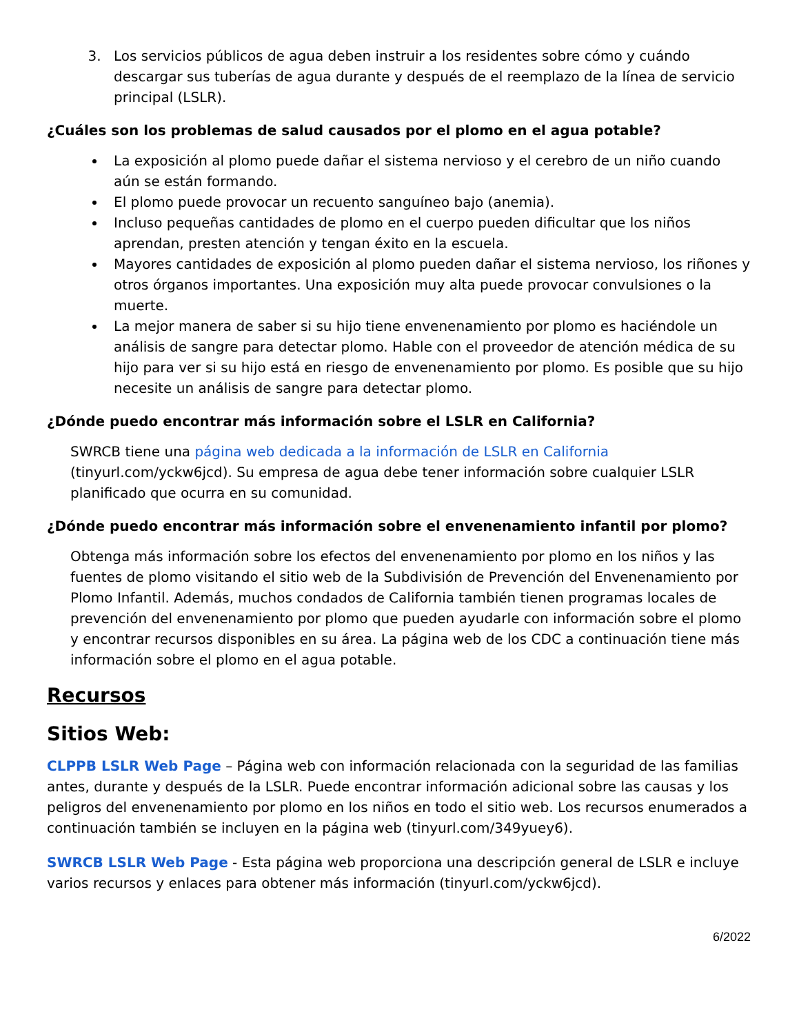3. Los servicios públicos de agua deben instruir a los residentes sobre cómo y cuándo descargar sus tuberías de agua durante y después de el reemplazo de la línea de servicio principal (LSLR).
¿Cuáles son los problemas de salud causados por el plomo en el agua potable?
La exposición al plomo puede dañar el sistema nervioso y el cerebro de un niño cuando aún se están formando.
El plomo puede provocar un recuento sanguíneo bajo (anemia).
Incluso pequeñas cantidades de plomo en el cuerpo pueden dificultar que los niños aprendan, presten atención y tengan éxito en la escuela.
Mayores cantidades de exposición al plomo pueden dañar el sistema nervioso, los riñones y otros órganos importantes. Una exposición muy alta puede provocar convulsiones o la muerte.
La mejor manera de saber si su hijo tiene envenenamiento por plomo es haciéndole un análisis de sangre para detectar plomo. Hable con el proveedor de atención médica de su hijo para ver si su hijo está en riesgo de envenenamiento por plomo. Es posible que su hijo necesite un análisis de sangre para detectar plomo.
¿Dónde puedo encontrar más información sobre el LSLR en California?
SWRCB tiene una página web dedicada a la información de LSLR en California (tinyurl.com/yckw6jcd). Su empresa de agua debe tener información sobre cualquier LSLR planificado que ocurra en su comunidad.
¿Dónde puedo encontrar más información sobre el envenenamiento infantil por plomo?
Obtenga más información sobre los efectos del envenenamiento por plomo en los niños y las fuentes de plomo visitando el sitio web de la Subdivisión de Prevención del Envenenamiento por Plomo Infantil. Además, muchos condados de California también tienen programas locales de prevención del envenenamiento por plomo que pueden ayudarle con información sobre el plomo y encontrar recursos disponibles en su área. La página web de los CDC a continuación tiene más información sobre el plomo en el agua potable.
Recursos
Sitios Web:
CLPPB LSLR Web Page – Página web con información relacionada con la seguridad de las familias antes, durante y después de la LSLR. Puede encontrar información adicional sobre las causas y los peligros del envenenamiento por plomo en los niños en todo el sitio web. Los recursos enumerados a continuación también se incluyen en la página web (tinyurl.com/349yuey6).
SWRCB LSLR Web Page - Esta página web proporciona una descripción general de LSLR e incluye varios recursos y enlaces para obtener más información (tinyurl.com/yckw6jcd).
6/2022